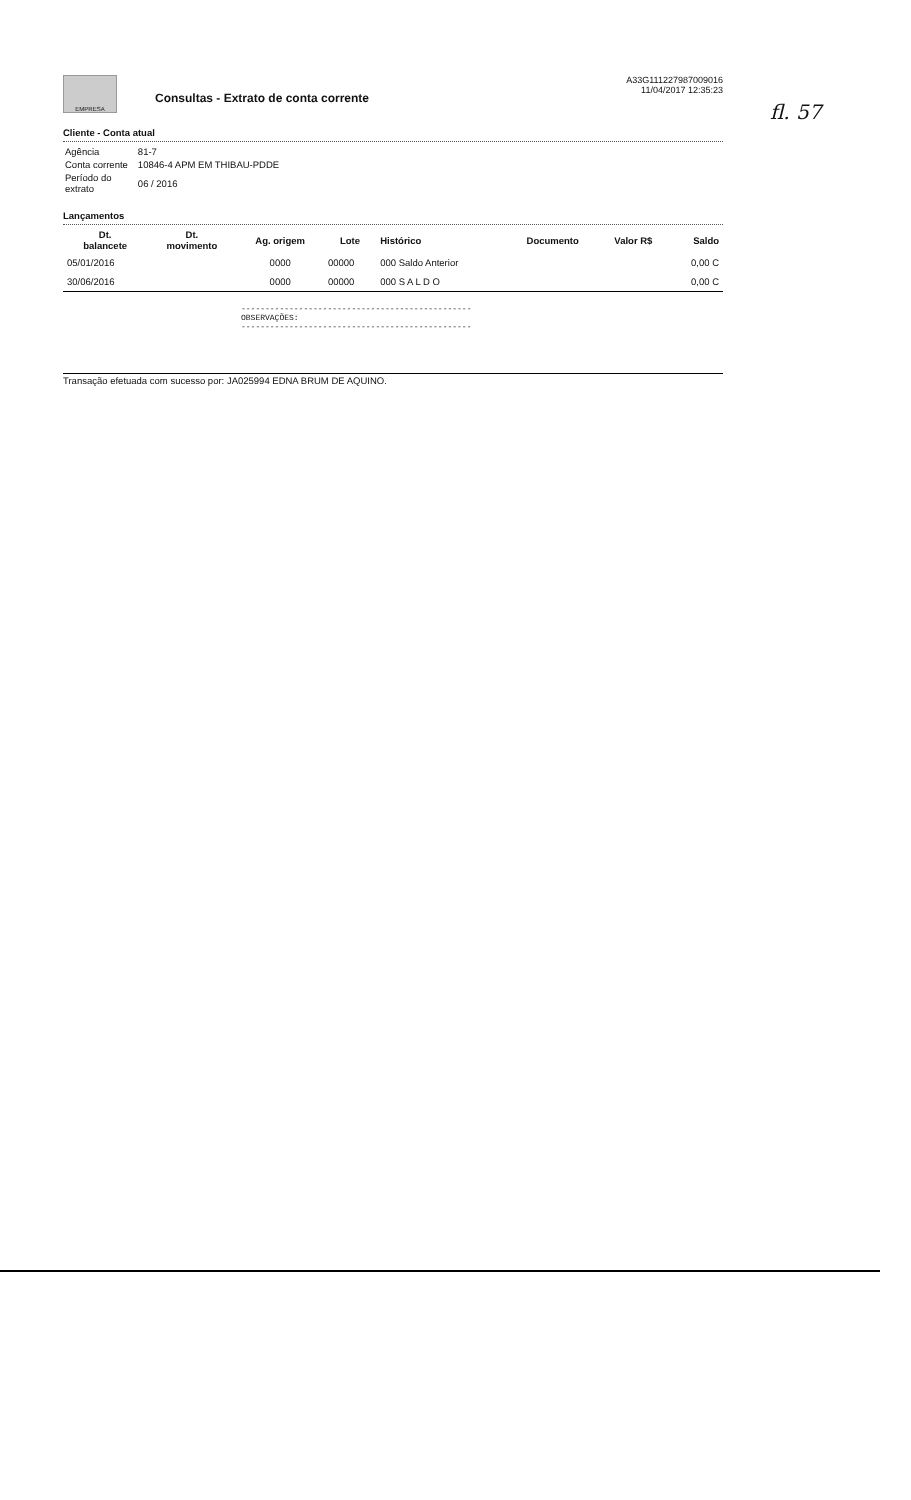EMPRESA
Consultas - Extrato de conta corrente
A33G111227987009016
11/04/2017 12:35:23
Cliente - Conta atual
| Agência | 81-7 |
| Conta corrente | 10846-4 APM EM THIBAU-PDDE |
| Período do extrato | 06 / 2016 |
Lançamentos
| Dt. balancete | Dt. movimento | Ag. origem | Lote | Histórico | Documento | Valor R$ | Saldo |
| --- | --- | --- | --- | --- | --- | --- | --- |
| 05/01/2016 | | 0000 | 00000 | 000 Saldo Anterior | | | 0,00 C |
| 30/06/2016 | | 0000 | 00000 | 000 S A L D O | | | 0,00 C |
------------------------------------------------
OBSERVAÇÕES:
------------------------------------------------
Transação efetuada com sucesso por: JA025994 EDNA BRUM DE AQUINO.
fl. 57